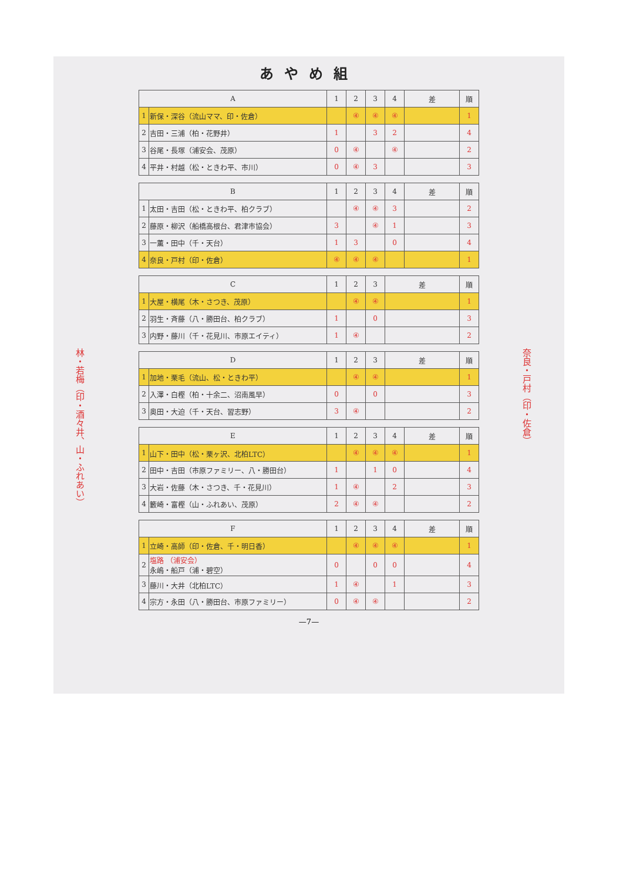あやめ組
林・若梅（印・酒々井、山・ふれあい）
| A | | 1 | 2 | 3 | 4 | 差 | 順 |
| --- | --- | --- | --- | --- | --- | --- | --- |
| 1 | 新保・深谷（流山ママ、印・佐倉） | | ④ | ④ | ④ | | 1 |
| 2 | 吉田・三浦（柏・花野井） | 1 | | 3 | 2 | | 4 |
| 3 | 谷尾・長塚（浦安会、茂原） | 0 | ④ | | ④ | | 2 |
| 4 | 平井・村越（松・ときわ平、市川） | 0 | ④ | 3 | | | 3 |
| B | | 1 | 2 | 3 | 4 | 差 | 順 |
| --- | --- | --- | --- | --- | --- | --- | --- |
| 1 | 太田・吉田（松・ときわ平、柏クラブ） | | ④ | ④ | 3 | | 2 |
| 2 | 藤原・柳沢（船橋高根台、君津市協会） | 3 | | ④ | 1 | | 3 |
| 3 | 一薫・田中（千・天台） | 1 | 3 | | 0 | | 4 |
| 4 | 奈良・戸村（印・佐倉） | ④ | ④ | ④ | | | 1 |
| C | | 1 | 2 | 3 | 差 | 順 |
| --- | --- | --- | --- | --- | --- | --- |
| 1 | 大屋・横尾（木・さつき、茂原） | | ④ | ④ | | 1 |
| 2 | 羽生・斉藤（八・勝田台、柏クラブ） | 1 | | 0 | | 3 |
| 3 | 内野・藤川（千・花見川、市原エイティ） | 1 | ④ | | | 2 |
| D | | 1 | 2 | 3 | 差 | 順 |
| --- | --- | --- | --- | --- | --- | --- |
| 1 | 加地・栗毛（流山、松・ときわ平） | | ④ | ④ | | 1 |
| 2 | 入澤・白樫（柏・十余二、沼南風早） | 0 | | 0 | | 3 |
| 3 | 奥田・大迫（千・天台、習志野） | 3 | ④ | | | 2 |
| E | | 1 | 2 | 3 | 4 | 差 | 順 |
| --- | --- | --- | --- | --- | --- | --- | --- |
| 1 | 山下・田中（松・栗ヶ沢、北柏LTC） | | ④ | ④ | ④ | | 1 |
| 2 | 田中・吉田（市原ファミリー、八・勝田台） | 1 | | 1 | 0 | | 4 |
| 3 | 大岩・佐藤（木・さつき、千・花見川） | 1 | ④ | | 2 | | 3 |
| 4 | 籔崎・富樫（山・ふれあい、茂原） | 2 | ④ | ④ | | | 2 |
| F | | 1 | 2 | 3 | 4 | 差 | 順 |
| --- | --- | --- | --- | --- | --- | --- | --- |
| 1 | 立崎・高師（印・佐倉、千・明日香） | | ④ | ④ | ④ | | 1 |
| 2 | 塩路 （浦安会） 永嶋・船戸（浦・碧空） | 0 | | 0 | 0 | | 4 |
| 3 | 藤川・大井（北柏LTC） | 1 | ④ | | 1 | | 3 |
| 4 | 宗方・永田（八・勝田台、市原ファミリー） | 0 | ④ | ④ | | | 2 |
—7—
奈良・戸村（印・佐倉）